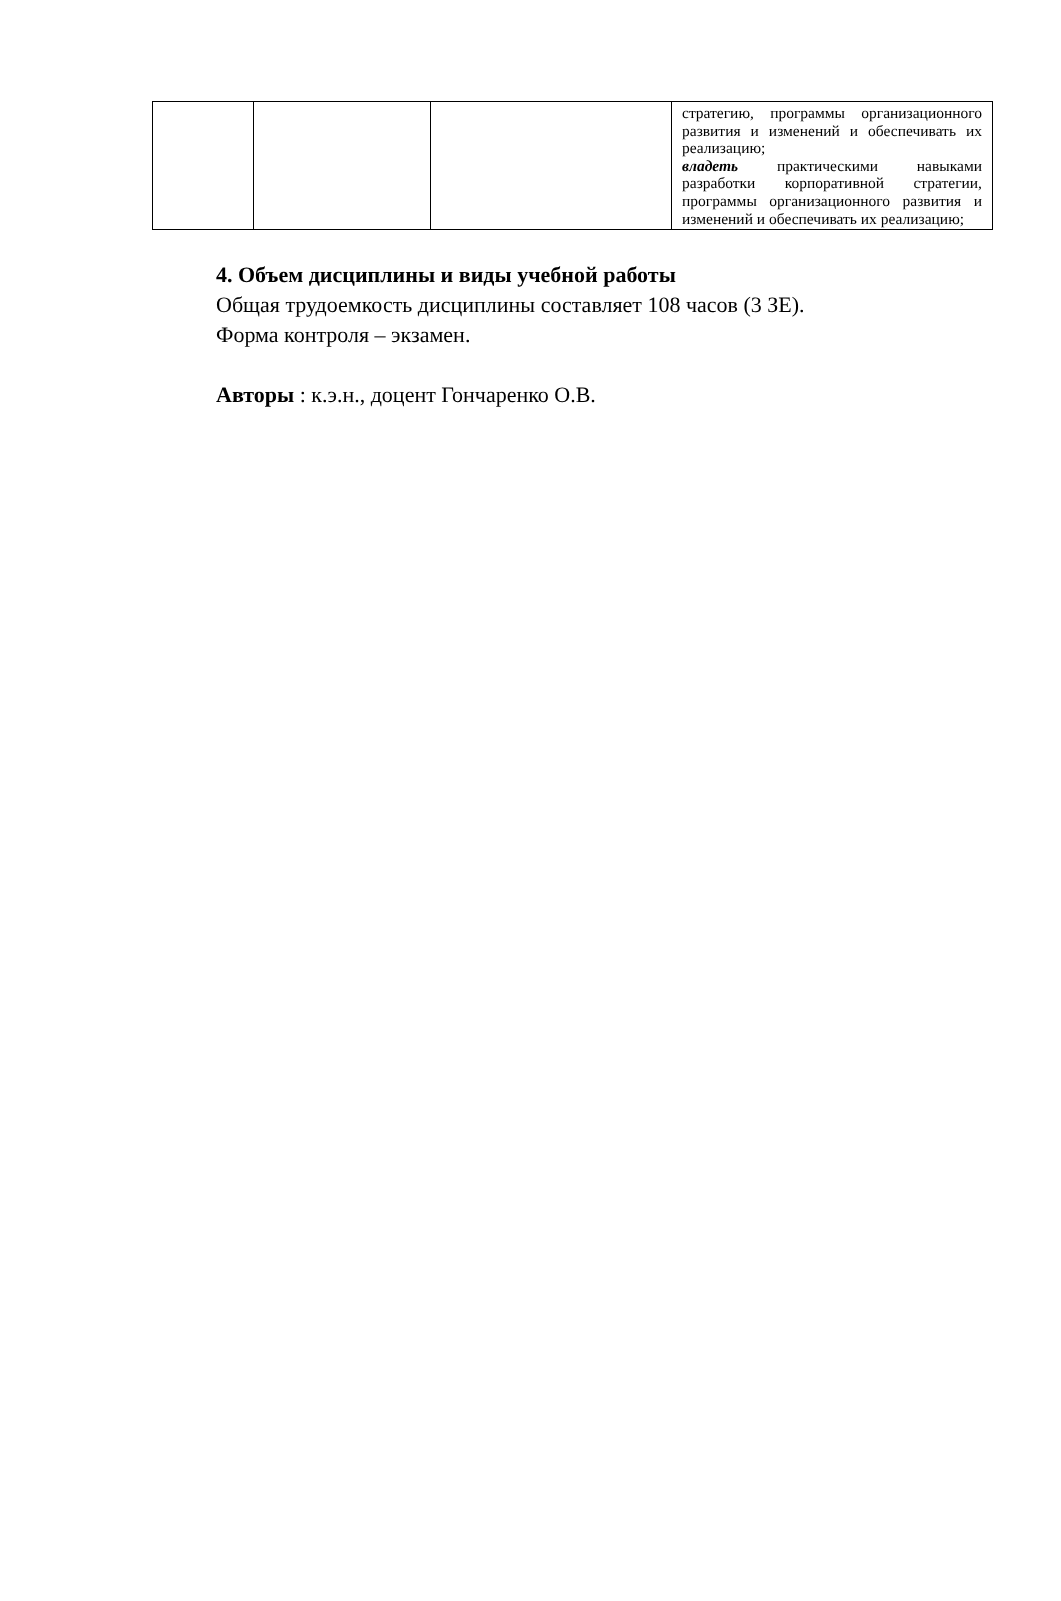| | | | стратегию, программы организационного развития и изменений и обеспечивать их реализацию; владеть практическими навыками разработки корпоративной стратегии, программы организационного развития и изменений и обеспечивать их реализацию; |
4. Объем дисциплины и виды учебной работы
Общая трудоемкость дисциплины составляет 108 часов (3 ЗЕ).
Форма контроля – экзамен.
Авторы : к.э.н., доцент Гончаренко О.В.